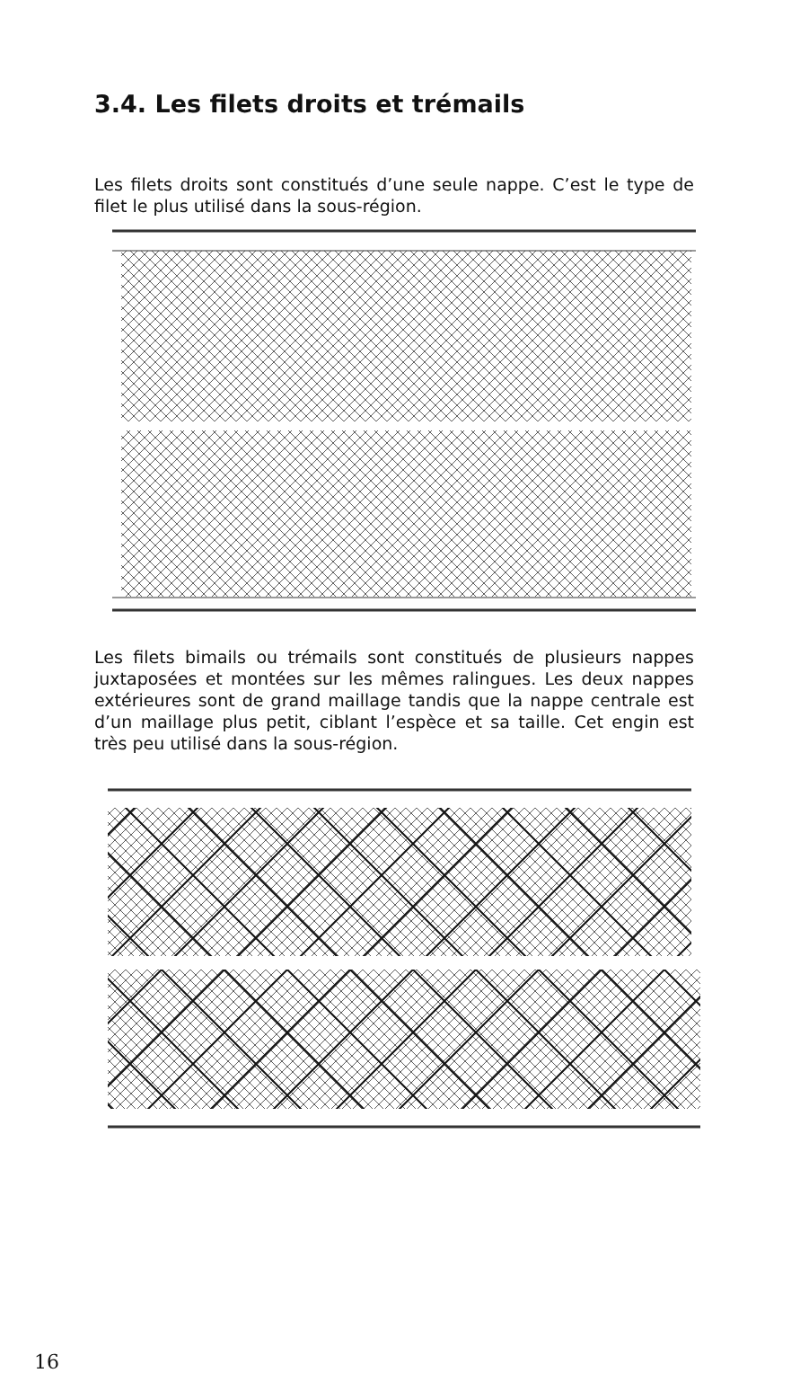3.4. Les filets droits et trémails
Les filets droits sont constitués d’une seule nappe. C’est le type de filet le plus utilisé dans la sous-région.
Les filets bimails ou trémails sont constitués de plusieurs nappes juxtaposées et montées sur les mêmes ralingues. Les deux nappes extérieures sont de grand maillage tandis que la nappe centrale est d’un maillage plus petit, ciblant l’espèce et sa taille. Cet engin est très peu utilisé dans la sous-région.
16